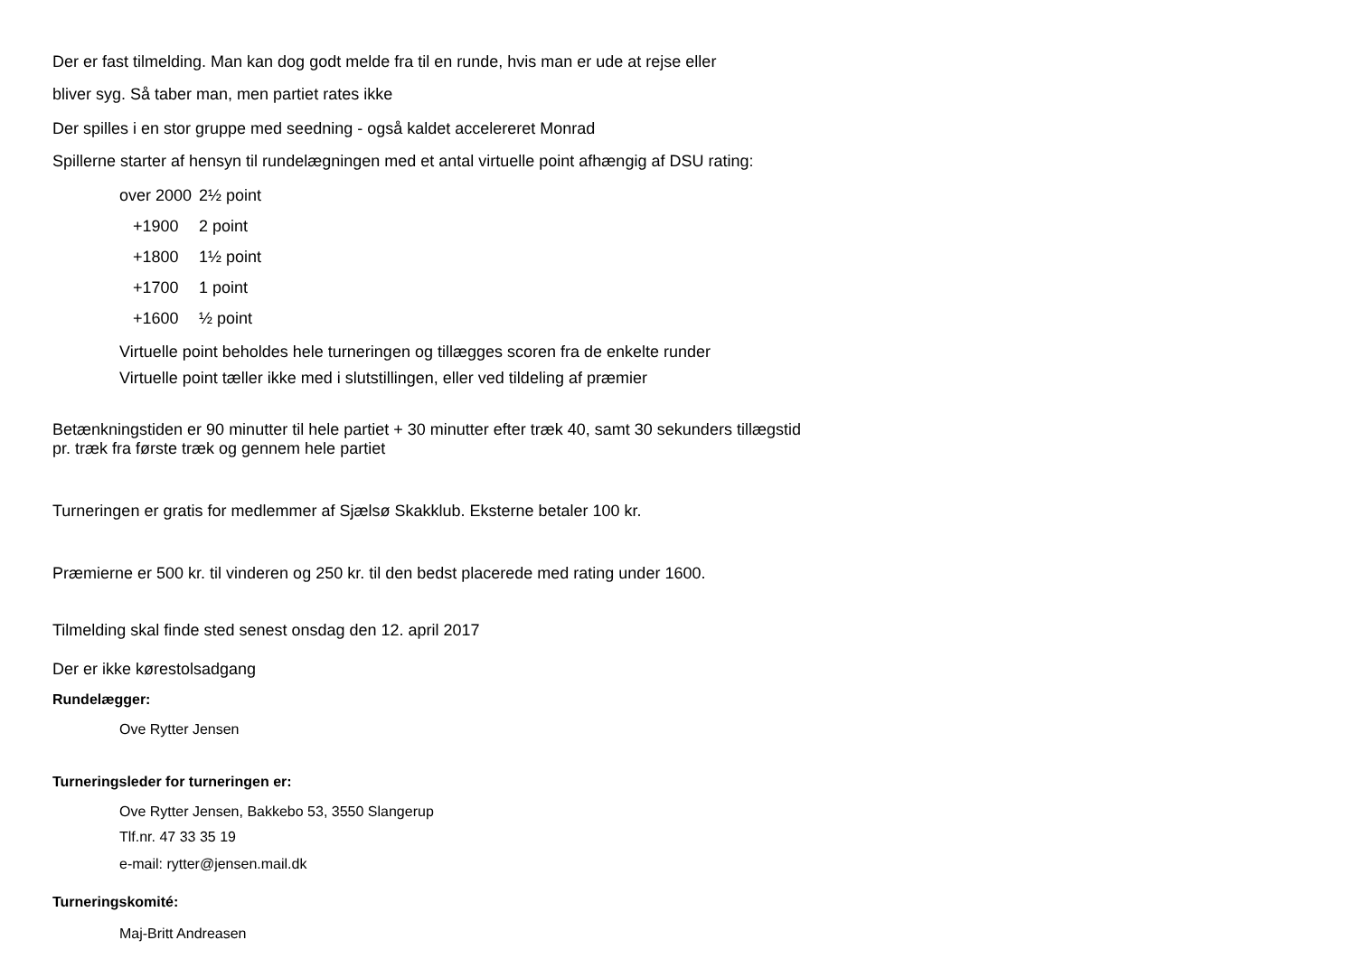Der er fast tilmelding. Man kan dog godt melde fra til en runde, hvis man er ude at rejse eller
bliver syg. Så taber man, men partiet rates ikke
Der spilles i en stor gruppe med seedning - også kaldet accelereret Monrad
Spillerne starter af hensyn til rundelægningen med et antal virtuelle point afhængig af DSU rating:
| over 2000 | 2½ point |
| +1900 | 2 point |
| +1800 | 1½ point |
| +1700 | 1 point |
| +1600 | ½ point |
Virtuelle point beholdes hele turneringen og tillægges scoren fra de enkelte runder
Virtuelle point tæller ikke med i slutstillingen, eller ved tildeling af præmier
Betænkningstiden er 90 minutter til hele partiet + 30 minutter efter træk 40, samt 30 sekunders tillægstid
pr. træk fra første træk og gennem hele partiet
Turneringen er gratis for medlemmer af Sjælsø Skakklub. Eksterne betaler 100 kr.
Præmierne er 500 kr. til vinderen og 250 kr. til den bedst placerede med rating under 1600.
Tilmelding skal finde sted senest onsdag den 12. april 2017
Der er ikke kørestolsadgang
Rundelægger:
Ove Rytter Jensen
Turneringsleder for turneringen er:
Ove Rytter Jensen, Bakkebo 53, 3550 Slangerup
Tlf.nr. 47 33 35 19
e-mail: rytter@jensen.mail.dk
Turneringskomité:
Maj-Britt Andreasen